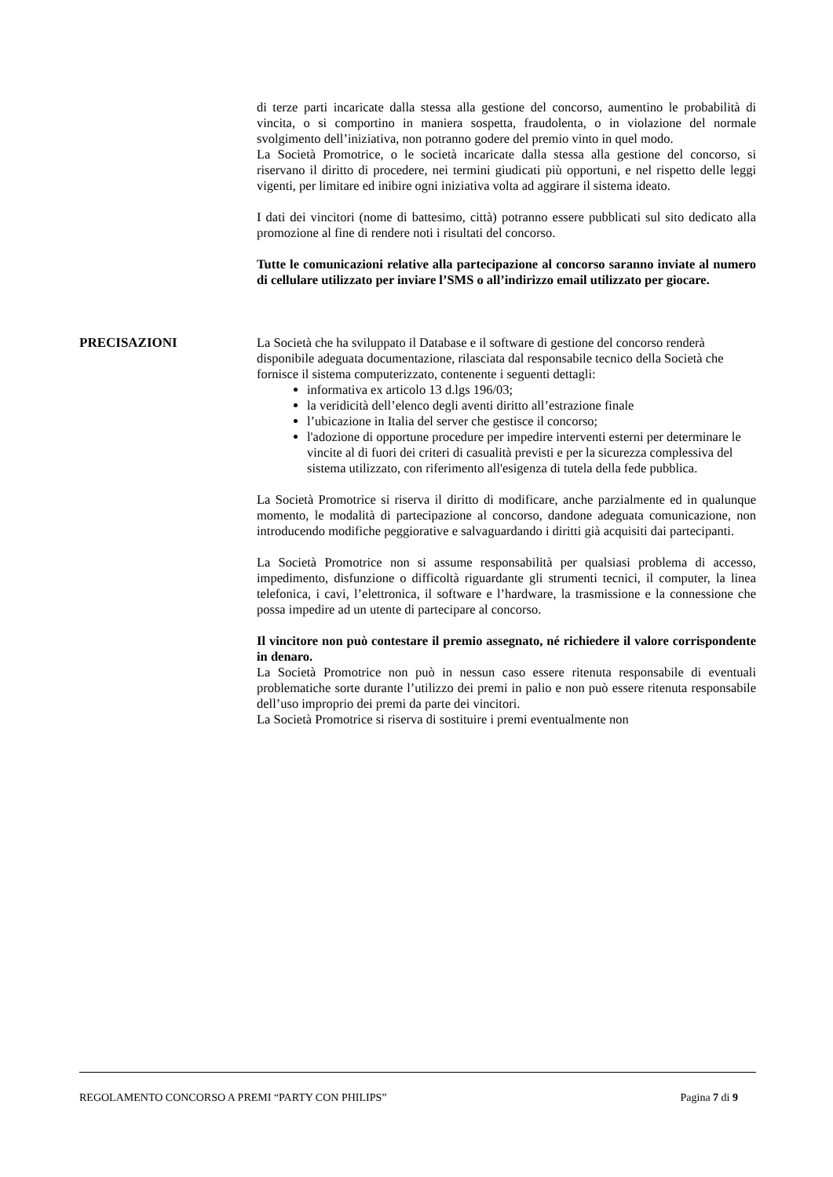di terze parti incaricate dalla stessa alla gestione del concorso, aumentino le probabilità di vincita, o si comportino in maniera sospetta, fraudolenta, o in violazione del normale svolgimento dell’iniziativa, non potranno godere del premio vinto in quel modo.
La Società Promotrice, o le società incaricate dalla stessa alla gestione del concorso, si riservano il diritto di procedere, nei termini giudicati più opportuni, e nel rispetto delle leggi vigenti, per limitare ed inibire ogni iniziativa volta ad aggirare il sistema ideato.
I dati dei vincitori (nome di battesimo, città) potranno essere pubblicati sul sito dedicato alla promozione al fine di rendere noti i risultati del concorso.
Tutte le comunicazioni relative alla partecipazione al concorso saranno inviate al numero di cellulare utilizzato per inviare l’SMS o all’indirizzo email utilizzato per giocare.
PRECISAZIONI La Società che ha sviluppato il Database e il software di gestione del concorso renderà disponibile adeguata documentazione, rilasciata dal responsabile tecnico della Società che fornisce il sistema computerizzato, contenente i seguenti dettagli:
informativa ex articolo 13 d.lgs 196/03;
la veridicità dell’elenco degli aventi diritto all’estrazione finale
l’ubicazione in Italia del server che gestisce il concorso;
l'adozione di opportune procedure per impedire interventi esterni per determinare le vincite al di fuori dei criteri di casualità previsti e per la sicurezza complessiva del sistema utilizzato, con riferimento all'esigenza di tutela della fede pubblica.
La Società Promotrice si riserva il diritto di modificare, anche parzialmente ed in qualunque momento, le modalità di partecipazione al concorso, dandone adeguata comunicazione, non introducendo modifiche peggiorative e salvaguardando i diritti già acquisiti dai partecipanti.
La Società Promotrice non si assume responsabilità per qualsiasi problema di accesso, impedimento, disfunzione o difficoltà riguardante gli strumenti tecnici, il computer, la linea telefonica, i cavi, l’elettronica, il software e l’hardware, la trasmissione e la connessione che possa impedire ad un utente di partecipare al concorso.
Il vincitore non può contestare il premio assegnato, né richiedere il valore corrispondente in denaro.
La Società Promotrice non può in nessun caso essere ritenuta responsabile di eventuali problematiche sorte durante l’utilizzo dei premi in palio e non può essere ritenuta responsabile dell’uso improprio dei premi da parte dei vincitori.
La Società Promotrice si riserva di sostituire i premi eventualmente non
REGOLAMENTO CONCORSO A PREMI “PARTY CON PHILIPS” Pagina 7 di 9